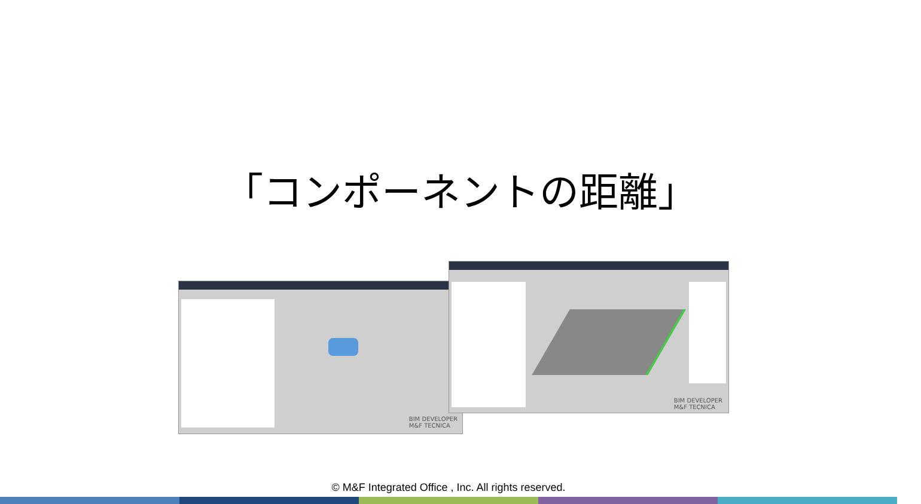「コンポーネントの距離」
BIM DEVELOPER
M&F TECNICA
BIM DEVELOPER
M&F TECNICA
© M&F Integrated Office , Inc. All rights reserved.